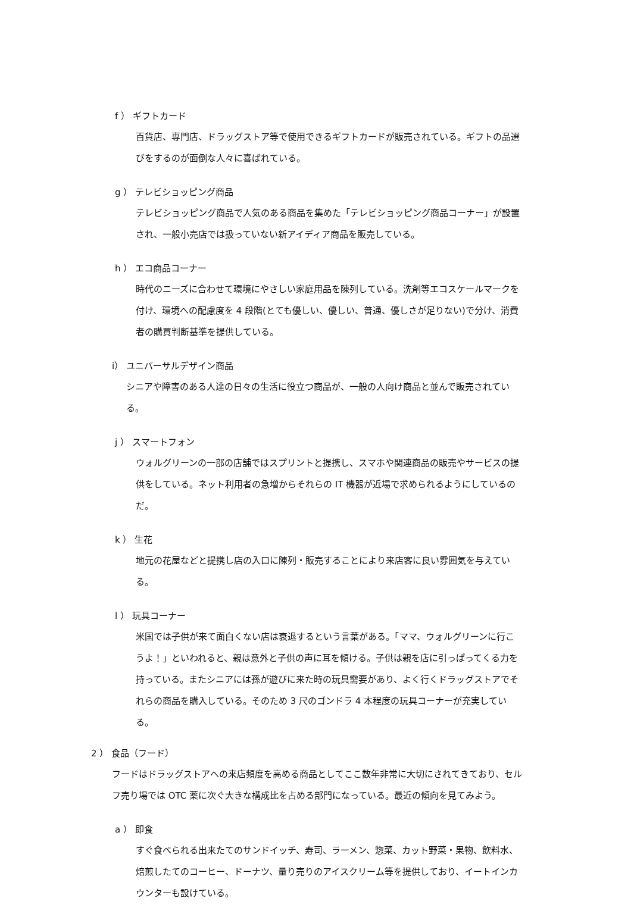f ） ギフトカード
百貨店、専門店、ドラッグストア等で使用できるギフトカードが販売されている。ギフトの品選びをするのが面倒な人々に喜ばれている。
g ） テレビショッピング商品
テレビショッピング商品で人気のある商品を集めた「テレビショッピング商品コーナー」が設置され、一般小売店では扱っていない新アイディア商品を販売している。
h ） エコ商品コーナー
時代のニーズに合わせて環境にやさしい家庭用品を陳列している。洗剤等エコスケールマークを付け、環境への配慮度を 4 段階(とても優しい、優しい、普通、優しさが足りない)で分け、消費者の購買判断基準を提供している。
i） ユニバーサルデザイン商品
シニアや障害のある人達の日々の生活に役立つ商品が、一般の人向け商品と並んで販売されている。
j ） スマートフォン
ウォルグリーンの一部の店舗ではスプリントと提携し、スマホや関連商品の販売やサービスの提供をしている。ネット利用者の急増からそれらの IT 機器が近場で求められるようにしているのだ。
k ） 生花
地元の花屋などと提携し店の入口に陳列・販売することにより来店客に良い雰囲気を与えている。
l ） 玩具コーナー
米国では子供が来て面白くない店は衰退するという言葉がある。「ママ、ウォルグリーンに行こうよ！」といわれると、親は意外と子供の声に耳を傾ける。子供は親を店に引っぱってくる力を持っている。またシニアには孫が遊びに来た時の玩具需要があり、よく行くドラッグストアでそれらの商品を購入している。そのため 3 尺のゴンドラ 4 本程度の玩具コーナーが充実している。
2 ） 食品（フード）
フードはドラッグストアへの来店頻度を高める商品としてここ数年非常に大切にされてきており、セルフ売り場では OTC 薬に次ぐ大きな構成比を占める部門になっている。最近の傾向を見てみよう。
a ） 即食
すぐ食べられる出来たてのサンドイッチ、寿司、ラーメン、惣菜、カット野菜・果物、飲料水、焙煎したてのコーヒー、ドーナツ、量り売りのアイスクリーム等を提供しており、イートインカウンターも設けている。